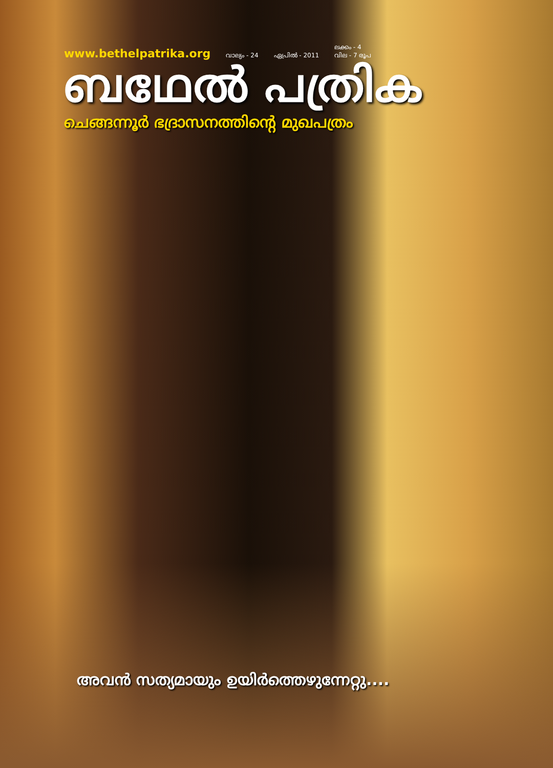www.bethelpatrika.org വാല്യം - 24 ഏപ്രിൽ - 2011 ലക്കം - 4
വില - 7 രൂപ
ബഥേൽ പത്രിക
ചെങ്ങന്നൂർ ഭദ്രാസനത്തിന്റെ മുഖപത്രം
അവൻ സത്യമായും ഉയിർത്തെഴുന്നേറ്റു....